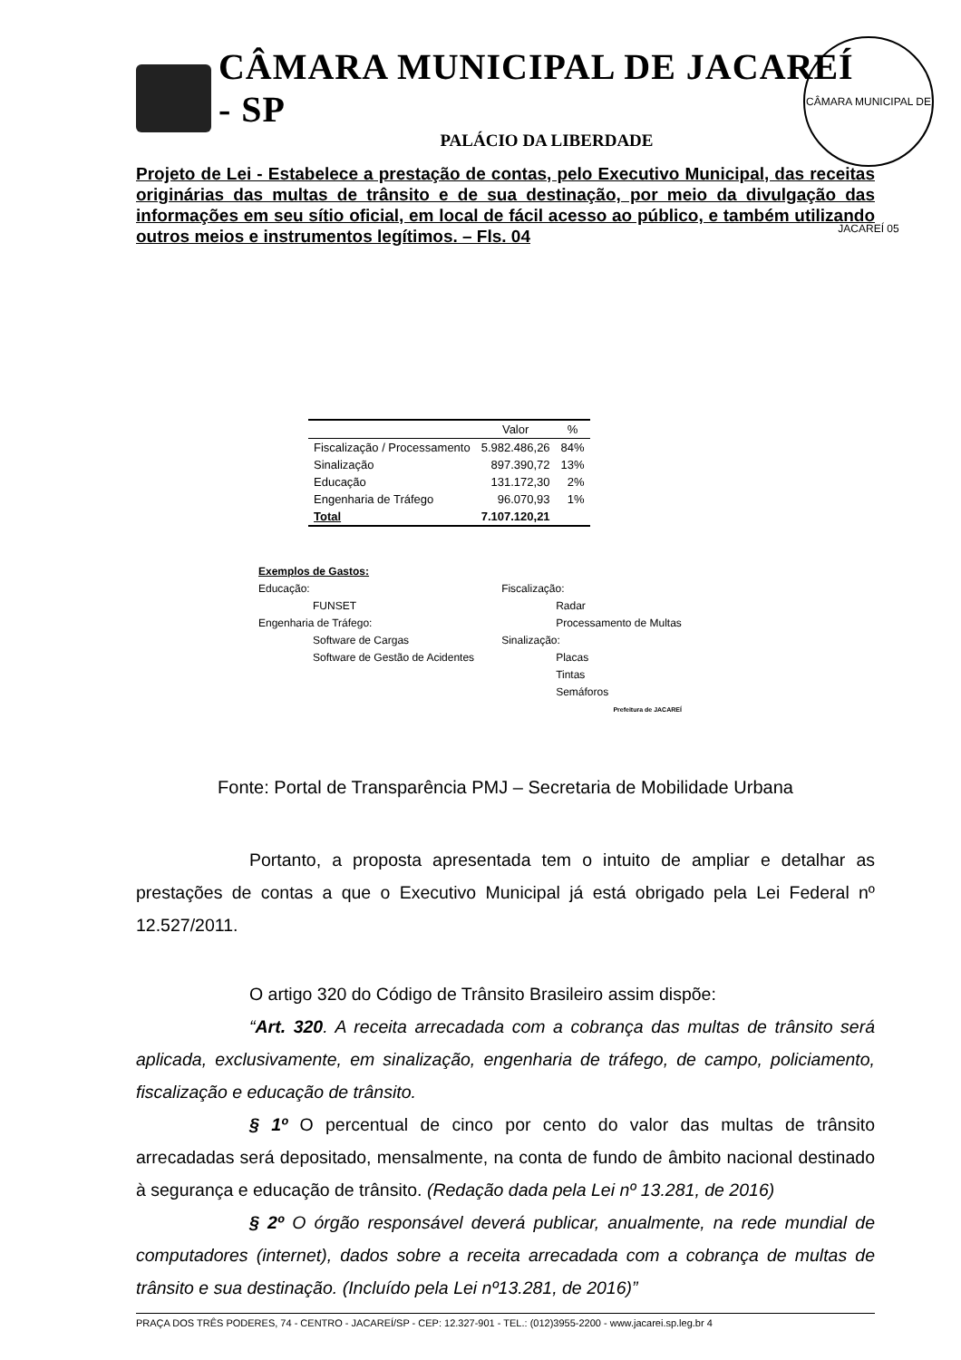CÂMARA MUNICIPAL DE JACAREÍ 05
CÂMARA MUNICIPAL DE JACAREÍ - SP
PALÁCIO DA LIBERDADE
Projeto de Lei - Estabelece a prestação de contas, pelo Executivo Municipal, das receitas originárias das multas de trânsito e de sua destinação, por meio da divulgação das informações em seu sítio oficial, em local de fácil acesso ao público, e também utilizando outros meios e instrumentos legítimos. – Fls. 04
| | Valor | % |
| --- | --- | --- |
| Fiscalização / Processamento | 5.982.486,26 | 84% |
| Sinalização | 897.390,72 | 13% |
| Educação | 131.172,30 | 2% |
| Engenharia de Tráfego | 96.070,93 | 1% |
| Total | 7.107.120,21 | |
Exemplos de Gastos:
Educação:
FUNSET
Engenharia de Tráfego:
Software de Cargas
Software de Gestão de Acidentes
Fiscalização:
Radar
Processamento de Multas
Sinalização:
Placas
Tintas
Semáforos
Prefeitura de JACAREÍ
Fonte: Portal de Transparência PMJ – Secretaria de Mobilidade Urbana
Portanto, a proposta apresentada tem o intuito de ampliar e detalhar as prestações de contas a que o Executivo Municipal já está obrigado pela Lei Federal nº 12.527/2011.
O artigo 320 do Código de Trânsito Brasileiro assim dispõe:
“Art. 320. A receita arrecadada com a cobrança das multas de trânsito será aplicada, exclusivamente, em sinalização, engenharia de tráfego, de campo, policiamento, fiscalização e educação de trânsito.
§ 1º O percentual de cinco por cento do valor das multas de trânsito arrecadadas será depositado, mensalmente, na conta de fundo de âmbito nacional destinado à segurança e educação de trânsito. (Redação dada pela Lei nº 13.281, de 2016)
§ 2º O órgão responsável deverá publicar, anualmente, na rede mundial de computadores (internet), dados sobre a receita arrecadada com a cobrança de multas de trânsito e sua destinação. (Incluído pela Lei nº13.281, de 2016)”
PRAÇA DOS TRÊS PODERES, 74 - CENTRO - JACAREÍ/SP - CEP: 12.327-901 - TEL.: (012)3955-2200 - www.jacarei.sp.leg.br 4